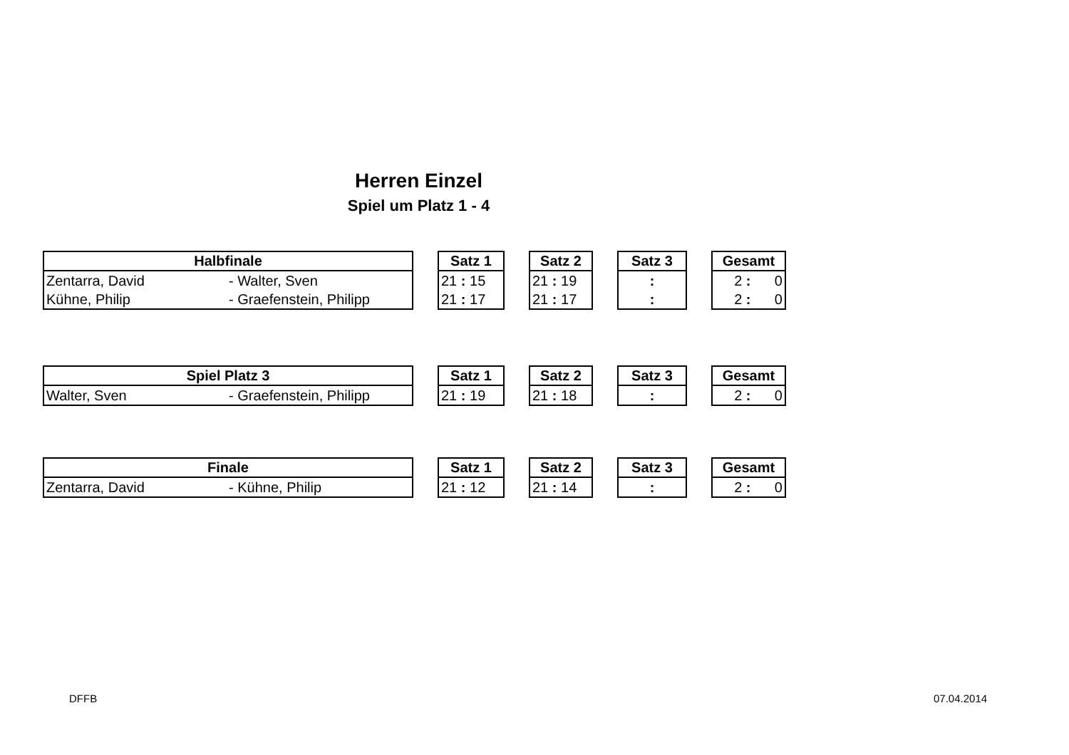Herren Einzel
Spiel um Platz 1 - 4
| Halbfinale | |
| --- | --- |
| Zentarra, David | - Walter, Sven |
| Kühne, Philip | - Graefenstein, Philipp |
| Satz 1 |
| --- |
| 21 : 15 |
| 21 : 17 |
| Satz 2 |
| --- |
| 21 : 19 |
| 21 : 17 |
| Satz 3 |
| --- |
| : |
| : |
| Gesamt |
| --- |
| 2 : 0 |
| 2 : 0 |
| Spiel Platz 3 | |
| --- | --- |
| Walter, Sven | - Graefenstein, Philipp |
| Satz 1 |
| --- |
| 21 : 19 |
| Satz 2 |
| --- |
| 21 : 18 |
| Satz 3 |
| --- |
| : |
| Gesamt |
| --- |
| 2 : 0 |
| Finale | |
| --- | --- |
| Zentarra, David | - Kühne, Philip |
| Satz 1 |
| --- |
| 21 : 12 |
| Satz 2 |
| --- |
| 21 : 14 |
| Satz 3 |
| --- |
| : |
| Gesamt |
| --- |
| 2 : 0 |
DFFB 07.04.2014